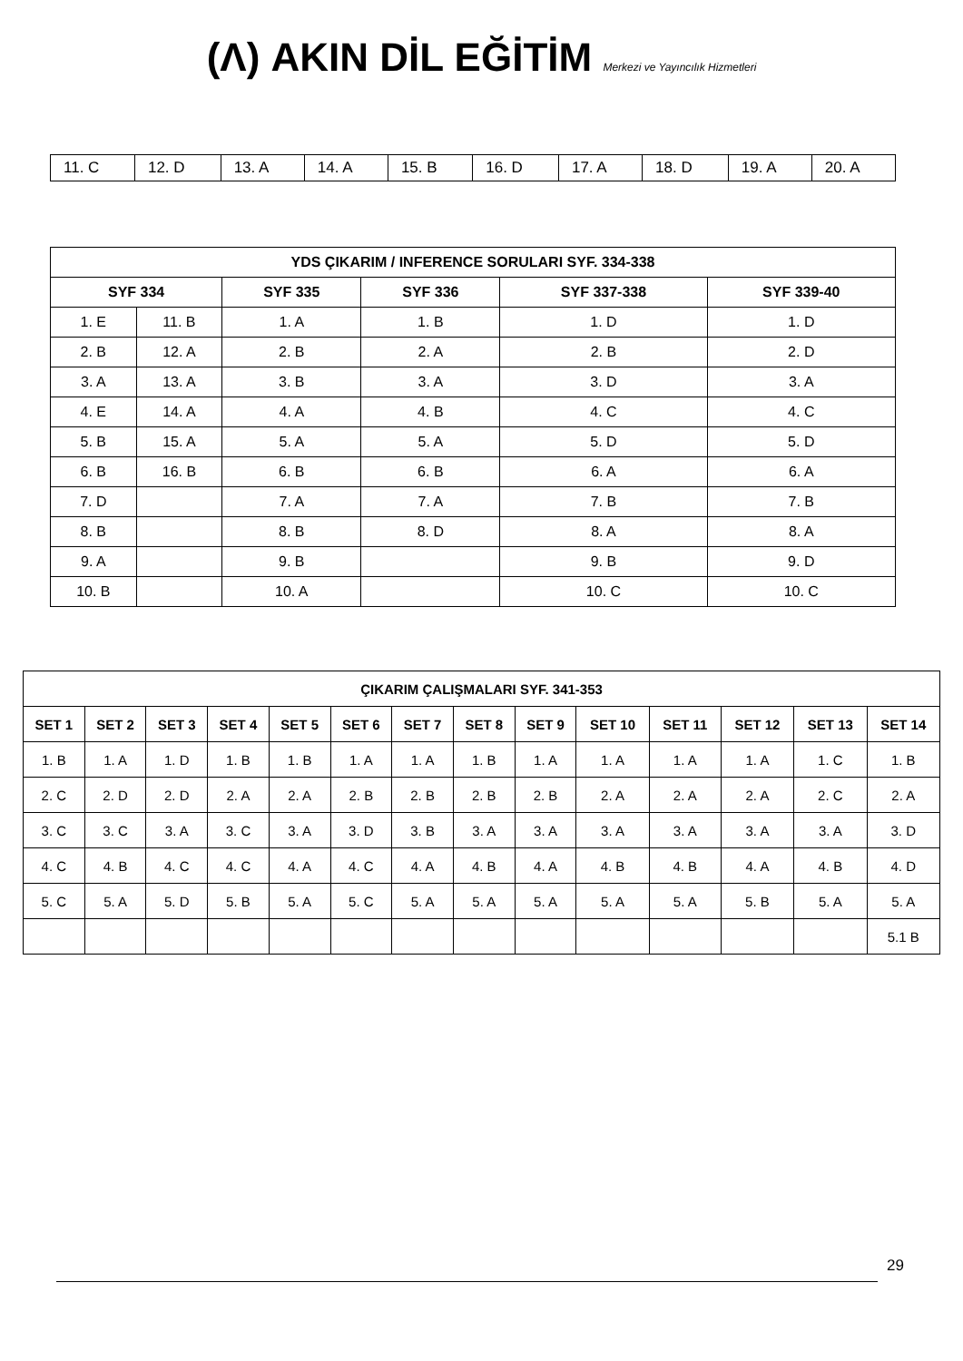(Λ) AKIN DİL EĞİTİM Merkezi ve Yayıncılık Hizmetleri
| 11. C | 12. D | 13. A | 14. A | 15. B | 16. D | 17. A | 18. D | 19. A | 20. A |
| YDS ÇIKARIM / INFERENCE SORULARI SYF. 334-338 | | | | | |
| --- | --- | --- | --- | --- | --- |
| SYF 334 | | SYF 335 | SYF 336 | SYF 337-338 | SYF 339-40 |
| 1. E | 11. B | 1. A | 1. B | 1. D | 1. D |
| 2. B | 12. A | 2. B | 2. A | 2. B | 2. D |
| 3. A | 13. A | 3. B | 3. A | 3. D | 3. A |
| 4. E | 14. A | 4. A | 4. B | 4. C | 4. C |
| 5. B | 15. A | 5. A | 5. A | 5. D | 5. D |
| 6. B | 16. B | 6. B | 6. B | 6. A | 6. A |
| 7. D | | 7. A | 7. A | 7. B | 7. B |
| 8. B | | 8. B | 8. D | 8. A | 8. A |
| 9. A | | 9. B | | 9. B | 9. D |
| 10. B | | 10. A | | 10. C | 10. C |
| ÇIKARIM ÇALIŞMALARI SYF. 341-353 | | | | | | | | | | | | | |
| --- | --- | --- | --- | --- | --- | --- | --- | --- | --- | --- | --- | --- | --- |
| SET 1 | SET 2 | SET 3 | SET 4 | SET 5 | SET 6 | SET 7 | SET 8 | SET 9 | SET 10 | SET 11 | SET 12 | SET 13 | SET 14 |
| 1. B | 1. A | 1. D | 1. B | 1. B | 1. A | 1. A | 1. B | 1. A | 1. A | 1. A | 1. A | 1. C | 1. B |
| 2. C | 2. D | 2. D | 2. A | 2. A | 2. B | 2. B | 2. B | 2. B | 2. A | 2. A | 2. A | 2. C | 2. A |
| 3. C | 3. C | 3. A | 3. C | 3. A | 3. D | 3. B | 3. A | 3. A | 3. A | 3. A | 3. A | 3. A | 3. D |
| 4. C | 4. B | 4. C | 4. C | 4. A | 4. C | 4. A | 4. B | 4. A | 4. B | 4. B | 4. A | 4. B | 4. D |
| 5. C | 5. A | 5. D | 5. B | 5. A | 5. C | 5. A | 5. A | 5. A | 5. A | 5. A | 5. B | 5. A | 5. A |
| | | | | | | | | | | | | | 5.1 B |
29